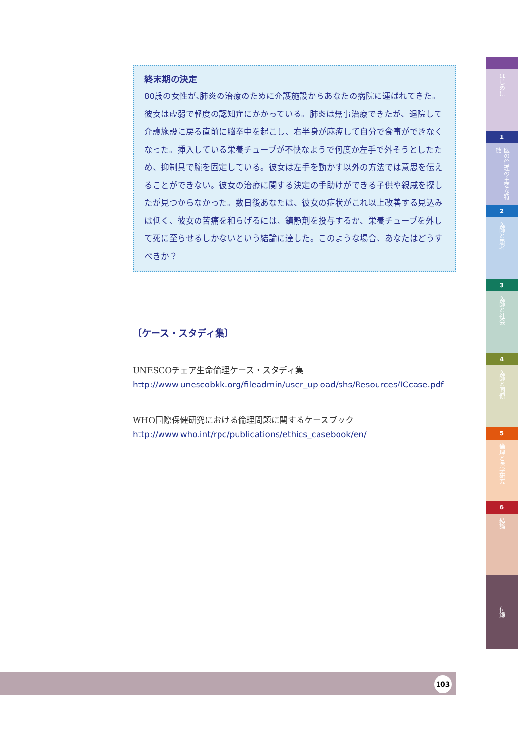終末期の決定
80歳の女性が､肺炎の治療のために介護施設からあなたの病院に運ばれてきた。彼女は虚弱で軽度の認知症にかかっている。肺炎は無事治療できたが、退院して介護施設に戻る直前に脳卒中を起こし、右半身が麻痺して自分で食事ができなくなった。挿入している栄養チューブが不快なようで何度か左手で外そうとしたため、抑制具で腕を固定している。彼女は左手を動かす以外の方法では意思を伝えることができない。彼女の治療に関する決定の手助けができる子供や親戚を探したが見つからなかった。数日後あなたは、彼女の症状がこれ以上改善する見込みは低く、彼女の苦痛を和らげるには、鎮静剤を投与するか、栄養チューブを外して死に至らせるしかないという結論に達した。このような場合、あなたはどうすべきか？
〔ケース・スタディ集〕
UNESCOチェア生命倫理ケース・スタディ集
http://www.unescobkk.org/fileadmin/user_upload/shs/Resources/ICcase.pdf
WHO国際保健研究における倫理問題に関するケースブック
http://www.who.int/rpc/publications/ethics_casebook/en/
はじめに
1
医の倫理の主要な特徴
2
医師と患者
3
医師と社会
4
医師と同僚
5
倫理と医学研究
6
結論
付録
103